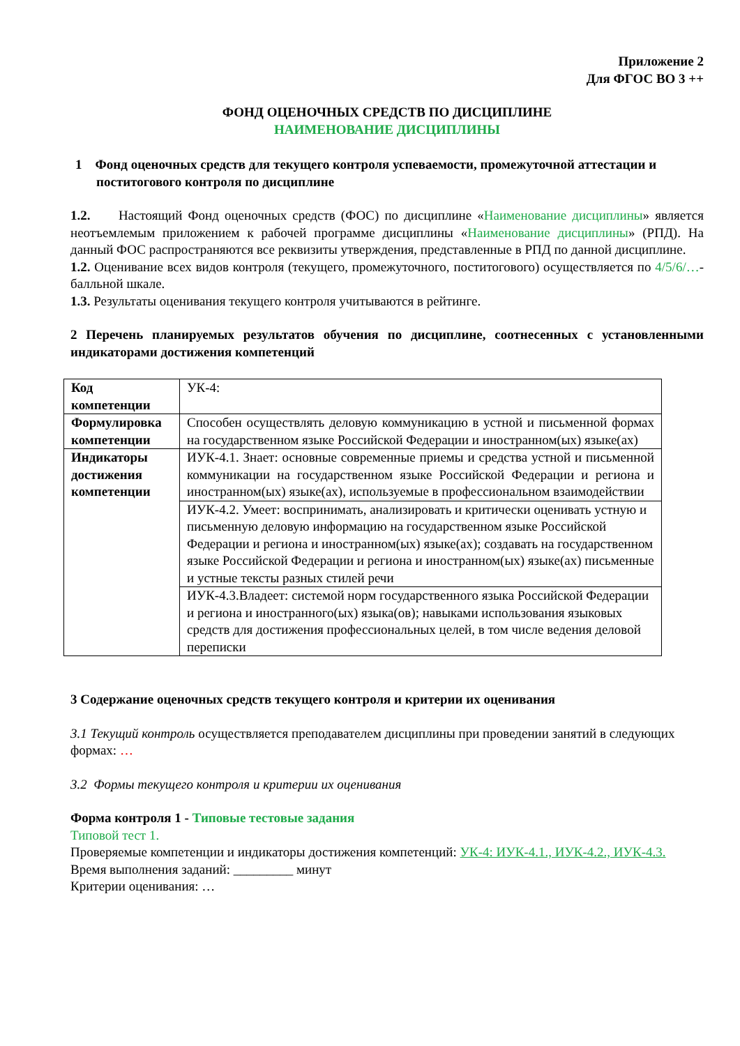Приложение 2
Для ФГОС ВО 3 ++
ФОНД ОЦЕНОЧНЫХ СРЕДСТВ ПО ДИСЦИПЛИНЕ
НАИМЕНОВАНИЕ ДИСЦИПЛИНЫ
1 Фонд оценочных средств для текущего контроля успеваемости, промежуточной аттестации и поститогового контроля по дисциплине
1.2. Настоящий Фонд оценочных средств (ФОС) по дисциплине «Наименование дисциплины» является неотъемлемым приложением к рабочей программе дисциплины «Наименование дисциплины» (РПД). На данный ФОС распространяются все реквизиты утверждения, представленные в РПД по данной дисциплине.
1.2. Оценивание всех видов контроля (текущего, промежуточного, поститогового) осуществляется по 4/5/6/…-балльной шкале.
1.3. Результаты оценивания текущего контроля учитываются в рейтинге.
2 Перечень планируемых результатов обучения по дисциплине, соотнесенных с установленными индикаторами достижения компетенций
| Код компетенции | УК-4: |
| Формулировка компетенции | Способен осуществлять деловую коммуникацию в устной и письменной формах на государственном языке Российской Федерации и иностранном(ых) языке(ах) |
| Индикаторы достижения компетенции | ИУК-4.1. Знает: основные современные приемы и средства устной и письменной коммуникации на государственном языке Российской Федерации и региона и иностранном(ых) языке(ах), используемые в профессиональном взаимодействии |
| | ИУК-4.2. Умеет: воспринимать, анализировать и критически оценивать устную и письменную деловую информацию на государственном языке Российской Федерации и региона и иностранном(ых) языке(ах); создавать на государственном языке Российской Федерации и региона и иностранном(ых) языке(ах) письменные и устные тексты разных стилей речи |
| | ИУК-4.3.Владеет: системой норм государственного языка Российской Федерации и региона и иностранного(ых) языка(ов); навыками использования языковых средств для достижения профессиональных целей, в том числе ведения деловой переписки |
3 Содержание оценочных средств текущего контроля и критерии их оценивания
3.1 Текущий контроль осуществляется преподавателем дисциплины при проведении занятий в следующих формах: …
3.2 Формы текущего контроля и критерии их оценивания
Форма контроля 1 - Типовые тестовые задания
Типовой тест 1.
Проверяемые компетенции и индикаторы достижения компетенций: УК-4: ИУК-4.1., ИУК-4.2., ИУК-4.3.
Время выполнения заданий: _________ минут
Критерии оценивания: …